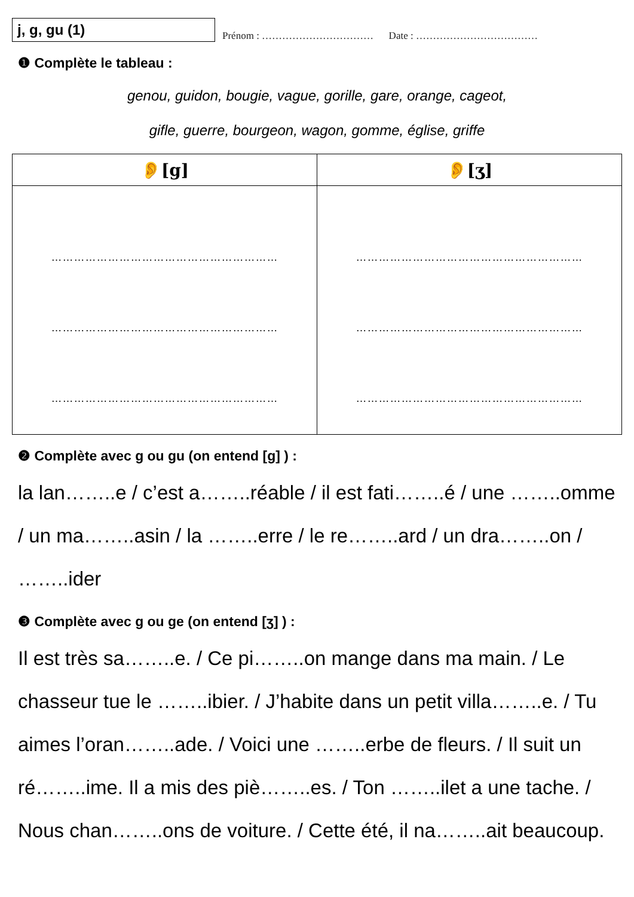j, g, gu (1)
Prénom : …………………………… Date : ………………………………
❶ Complète le tableau :
genou, guidon, bougie, vague, gorille, gare, orange, cageot,
gifle, guerre, bourgeon, wagon, gomme, église, griffe
| 👂[g] | 👂[ʒ] |
| --- | --- |
| …………………………………………………… …………………………………………………… …………………………………………………… | …………………………………………………… …………………………………………………… …………………………………………………… |
❷ Complète avec g ou gu (on entend [g] ) :
la lan……..e / c’est a……..réable / il est fati……..é / une ……..omme / un ma……..asin / la ……..erre / le re……..ard / un dra……..on / ……..ider
❸ Complète avec g ou ge (on entend [ʒ] ) :
Il est très sa……..e. / Ce pi……..on mange dans ma main. / Le chasseur tue le ……..ibier. / J’habite dans un petit villa……..e. / Tu aimes l’oran……..ade. / Voici une ……..erbe de fleurs. / Il suit un ré……..ime. Il a mis des piè……..es. / Ton ……..ilet a une tache. / Nous chan……..ons de voiture. / Cette été, il na……..ait beaucoup.